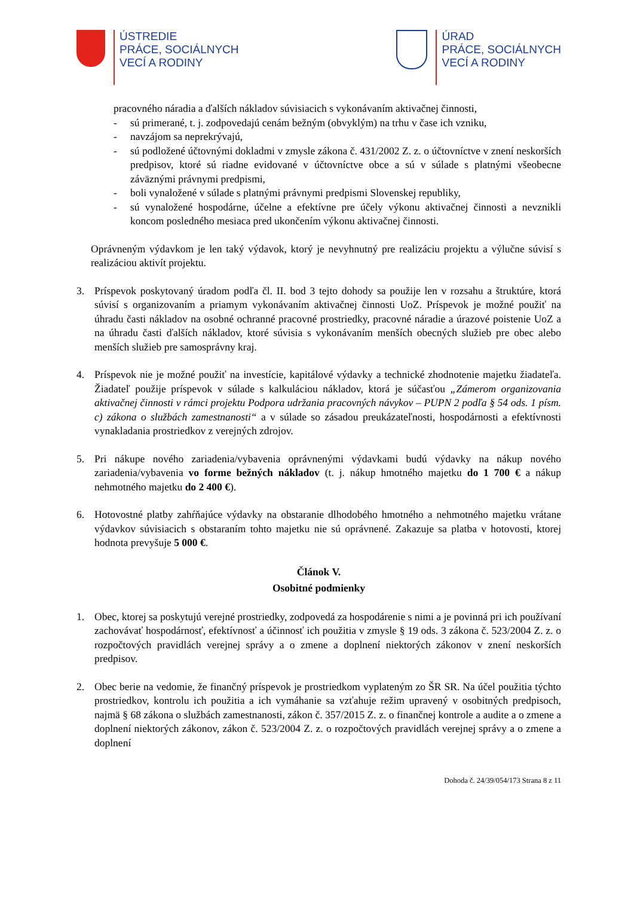ÚSTREDIE
PRÁCE, SOCIÁLNYCH
VECÍ A RODINY
ÚRAD
PRÁCE, SOCIÁLNYCH
VECÍ A RODINY
pracovného náradia a ďalších nákladov súvisiacich s vykonávaním aktivačnej činnosti,
- sú primerané, t. j. zodpovedajú cenám bežným (obvyklým) na trhu v čase ich vzniku,
- navzájom sa neprekrývajú,
- sú podložené účtovnými dokladmi v zmysle zákona č. 431/2002 Z. z. o účtovníctve v znení neskorších predpisov, ktoré sú riadne evidované v účtovníctve obce a sú v súlade s platnými všeobecne záväznými právnymi predpismi,
- boli vynaložené v súlade s platnými právnymi predpismi Slovenskej republiky,
- sú vynaložené hospodárne, účelne a efektívne pre účely výkonu aktivačnej činnosti a nevznikli koncom posledného mesiaca pred ukončením výkonu aktivačnej činnosti.
Oprávneným výdavkom je len taký výdavok, ktorý je nevyhnutný pre realizáciu projektu a výlučne súvisí s realizáciou aktivít projektu.
3. Príspevok poskytovaný úradom podľa čl. II. bod 3 tejto dohody sa použije len v rozsahu a štruktúre, ktorá súvisí s organizovaním a priamym vykonávaním aktivačnej činnosti UoZ. Príspevok je možné použiť na úhradu časti nákladov na osobné ochranné pracovné prostriedky, pracovné náradie a úrazové poistenie UoZ a na úhradu časti ďalších nákladov, ktoré súvisia s vykonávaním menších obecných služieb pre obec alebo menších služieb pre samosprávny kraj.
4. Príspevok nie je možné použiť na investície, kapitálové výdavky a technické zhodnotenie majetku žiadateľa. Žiadateľ použije príspevok v súlade s kalkuláciou nákladov, ktorá je súčasťou „Zámerom organizovania aktivačnej činnosti v rámci projektu Podpora udržania pracovných návykov – PUPN 2 podľa § 54 ods. 1 písm. c) zákona o službách zamestnanosti“ a v súlade so zásadou preukázateľnosti, hospodárnosti a efektívnosti vynakladania prostriedkov z verejných zdrojov.
5. Pri nákupe nového zariadenia/vybavenia oprávnenými výdavkami budú výdavky na nákup nového zariadenia/vybavenia vo forme bežných nákladov (t. j. nákup hmotného majetku do 1 700 € a nákup nehmotného majetku do 2 400 €).
6. Hotovostné platby zahŕňajúce výdavky na obstaranie dlhodobého hmotného a nehmotného majetku vrátane výdavkov súvisiacich s obstaraním tohto majetku nie sú oprávnené. Zakazuje sa platba v hotovosti, ktorej hodnota prevyšuje 5 000 €.
Článok V.
Osobitné podmienky
1. Obec, ktorej sa poskytujú verejné prostriedky, zodpovedá za hospodárenie s nimi a je povinná pri ich používaní zachovávať hospodárnosť, efektívnosť a účinnosť ich použitia v zmysle § 19 ods. 3 zákona č. 523/2004 Z. z. o rozpočtových pravidlách verejnej správy a o zmene a doplnení niektorých zákonov v znení neskorších predpisov.
2. Obec berie na vedomie, že finančný príspevok je prostriedkom vyplateným zo ŠR SR. Na účel použitia týchto prostriedkov, kontrolu ich použitia a ich vymáhanie sa vzťahuje režim upravený v osobitných predpisoch, najmä § 68 zákona o službách zamestnanosti, zákon č. 357/2015 Z. z. o finančnej kontrole a audite a o zmene a doplnení niektorých zákonov, zákon č. 523/2004 Z. z. o rozpočtových pravidlách verejnej správy a o zmene a doplnení
Dohoda č. 24/39/054/173 Strana 8 z 11